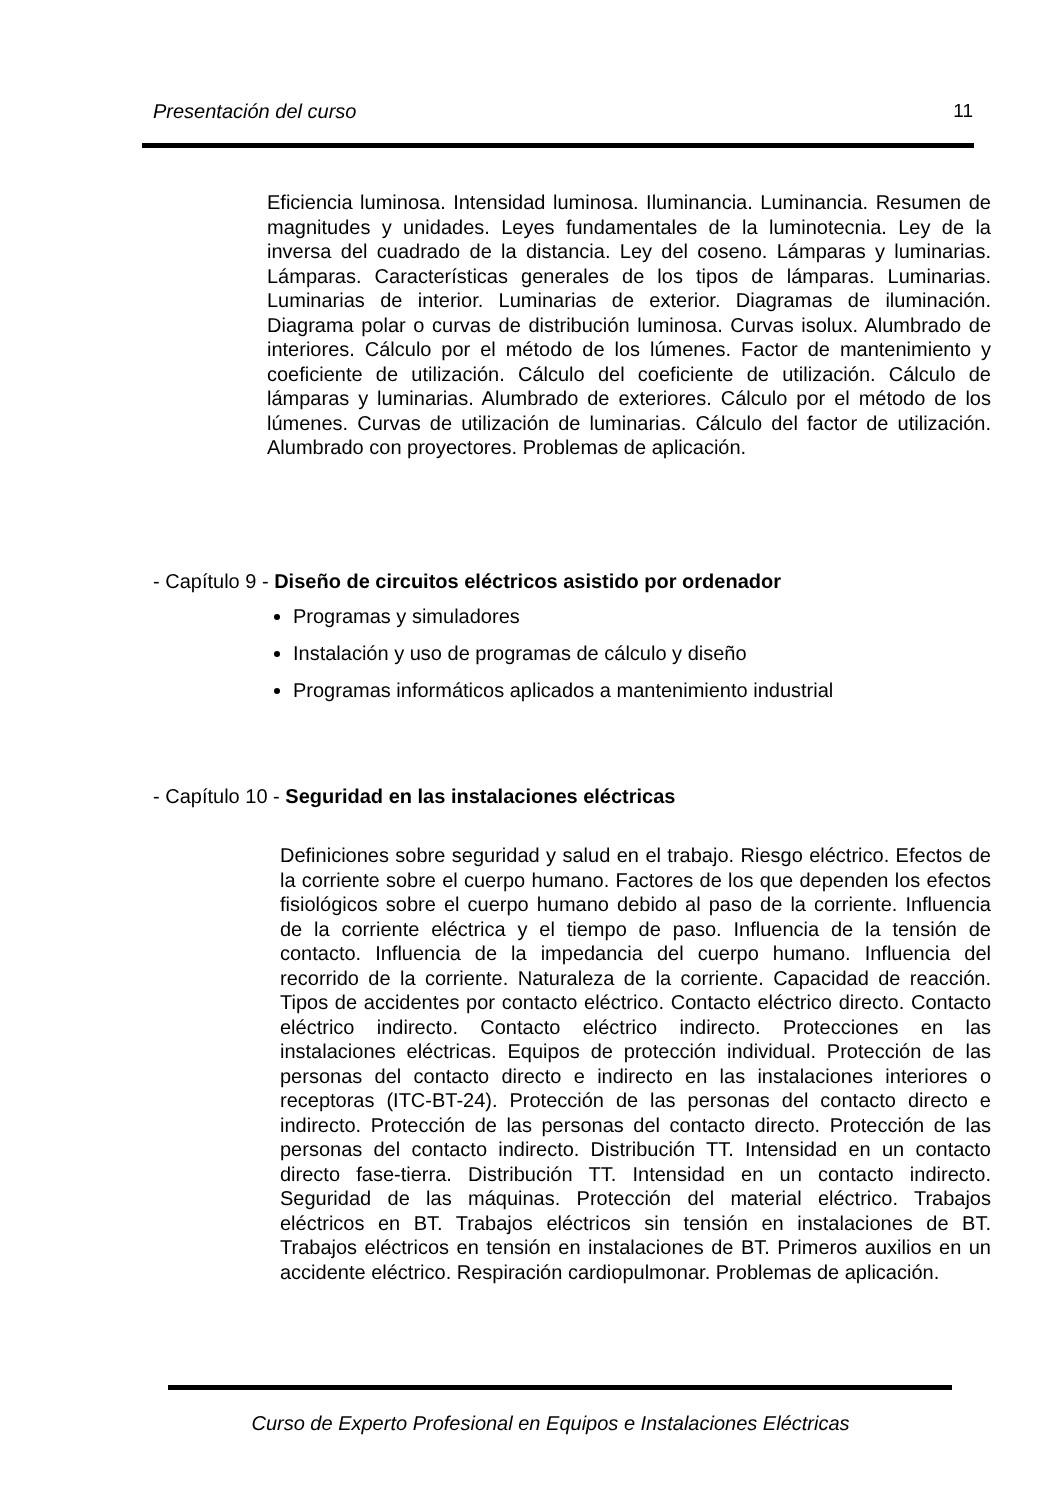Presentación del curso 11
Eficiencia luminosa. Intensidad luminosa. Iluminancia. Luminancia. Resumen de magnitudes y unidades. Leyes fundamentales de la luminotecnia. Ley de la inversa del cuadrado de la distancia. Ley del coseno. Lámparas y luminarias. Lámparas. Características generales de los tipos de lámparas. Luminarias. Luminarias de interior. Luminarias de exterior. Diagramas de iluminación. Diagrama polar o curvas de distribución luminosa. Curvas isolux. Alumbrado de interiores. Cálculo por el método de los lúmenes. Factor de mantenimiento y coeficiente de utilización. Cálculo del coeficiente de utilización. Cálculo de lámparas y luminarias. Alumbrado de exteriores. Cálculo por el método de los lúmenes. Curvas de utilización de luminarias. Cálculo del factor de utilización. Alumbrado con proyectores. Problemas de aplicación.
- Capítulo 9 - Diseño de circuitos eléctricos asistido por ordenador
Programas y simuladores
Instalación y uso de programas de cálculo y diseño
Programas informáticos aplicados a mantenimiento industrial
- Capítulo 10 - Seguridad en las instalaciones eléctricas
Definiciones sobre seguridad y salud en el trabajo. Riesgo eléctrico. Efectos de la corriente sobre el cuerpo humano. Factores de los que dependen los efectos fisiológicos sobre el cuerpo humano debido al paso de la corriente. Influencia de la corriente eléctrica y el tiempo de paso. Influencia de la tensión de contacto. Influencia de la impedancia del cuerpo humano. Influencia del recorrido de la corriente. Naturaleza de la corriente. Capacidad de reacción. Tipos de accidentes por contacto eléctrico. Contacto eléctrico directo. Contacto eléctrico indirecto. Contacto eléctrico indirecto. Protecciones en las instalaciones eléctricas. Equipos de protección individual. Protección de las personas del contacto directo e indirecto en las instalaciones interiores o receptoras (ITC-BT-24). Protección de las personas del contacto directo e indirecto. Protección de las personas del contacto directo. Protección de las personas del contacto indirecto. Distribución TT. Intensidad en un contacto directo fase-tierra. Distribución TT. Intensidad en un contacto indirecto. Seguridad de las máquinas. Protección del material eléctrico. Trabajos eléctricos en BT. Trabajos eléctricos sin tensión en instalaciones de BT. Trabajos eléctricos en tensión en instalaciones de BT. Primeros auxilios en un accidente eléctrico. Respiración cardiopulmonar. Problemas de aplicación.
Curso de Experto Profesional en Equipos e Instalaciones Eléctricas